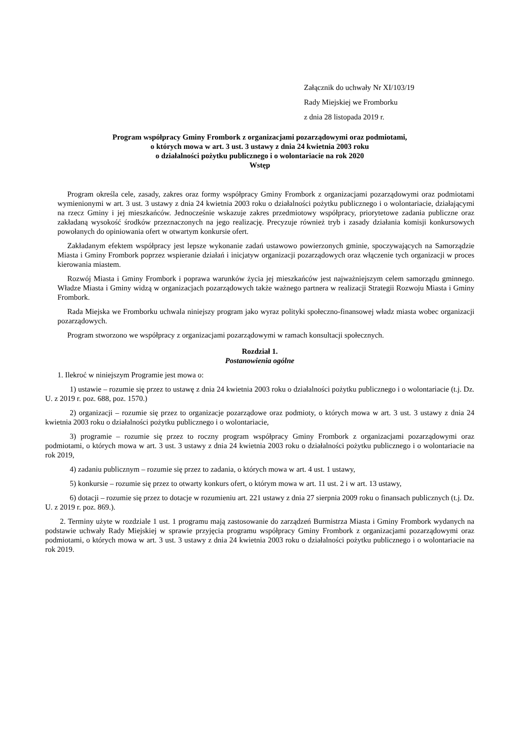Załącznik do uchwały Nr XI/103/19
Rady Miejskiej we Fromborku
z dnia 28 listopada 2019 r.
Program współpracy Gminy Frombork z organizacjami pozarządowymi oraz podmiotami,
o których mowa w art. 3 ust. 3 ustawy z dnia 24 kwietnia 2003 roku
o działalności pożytku publicznego i o wolontariacie na rok 2020
Wstęp
Program określa cele, zasady, zakres oraz formy współpracy Gminy Frombork z organizacjami pozarządowymi oraz podmiotami wymienionymi w art. 3 ust. 3 ustawy z dnia 24 kwietnia 2003 roku o działalności pożytku publicznego i o wolontariacie, działającymi na rzecz Gminy i jej mieszkańców. Jednocześnie wskazuje zakres przedmiotowy współpracy, priorytetowe zadania publiczne oraz zakładaną wysokość środków przeznaczonych na jego realizację. Precyzuje również tryb i zasady działania komisji konkursowych powołanych do opiniowania ofert w otwartym konkursie ofert.
Zakładanym efektem współpracy jest lepsze wykonanie zadań ustawowo powierzonych gminie, spoczywających na Samorządzie Miasta i Gminy Frombork poprzez wspieranie działań i inicjatyw organizacji pozarządowych oraz włączenie tych organizacji w proces kierowania miastem.
Rozwój Miasta i Gminy Frombork i poprawa warunków życia jej mieszkańców jest najważniejszym celem samorządu gminnego. Władze Miasta i Gminy widzą w organizacjach pozarządowych także ważnego partnera w realizacji Strategii Rozwoju Miasta i Gminy Frombork.
Rada Miejska we Fromborku uchwala niniejszy program jako wyraz polityki społeczno-finansowej władz miasta wobec organizacji pozarządowych.
Program stworzono we współpracy z organizacjami pozarządowymi w ramach konsultacji społecznych.
Rozdział 1.
Postanowienia ogólne
1. Ilekroć w niniejszym Programie jest mowa o:
1) ustawie – rozumie się przez to ustawę z dnia 24 kwietnia 2003 roku o działalności pożytku publicznego i o wolontariacie (t.j. Dz. U. z 2019 r. poz. 688, poz. 1570.)
2) organizacji – rozumie się przez to organizacje pozarządowe oraz podmioty, o których mowa w art. 3 ust. 3 ustawy z dnia 24 kwietnia 2003 roku o działalności pożytku publicznego i o wolontariacie,
3) programie – rozumie się przez to roczny program współpracy Gminy Frombork z organizacjami pozarządowymi oraz podmiotami, o których mowa w art. 3 ust. 3 ustawy z dnia 24 kwietnia 2003 roku o działalności pożytku publicznego i o wolontariacie na rok 2019,
4) zadaniu publicznym – rozumie się przez to zadania, o których mowa w art. 4 ust. 1 ustawy,
5) konkursie – rozumie się przez to otwarty konkurs ofert, o którym mowa w art. 11 ust. 2 i w art. 13 ustawy,
6) dotacji – rozumie się przez to dotacje w rozumieniu art. 221 ustawy z dnia 27 sierpnia 2009 roku o finansach publicznych (t.j. Dz. U. z 2019 r. poz. 869.).
2. Terminy użyte w rozdziale 1 ust. 1 programu mają zastosowanie do zarządzeń Burmistrza Miasta i Gminy Frombork wydanych na podstawie uchwały Rady Miejskiej w sprawie przyjęcia programu współpracy Gminy Frombork z organizacjami pozarządowymi oraz podmiotami, o których mowa w art. 3 ust. 3 ustawy z dnia 24 kwietnia 2003 roku o działalności pożytku publicznego i o wolontariacie na rok 2019.